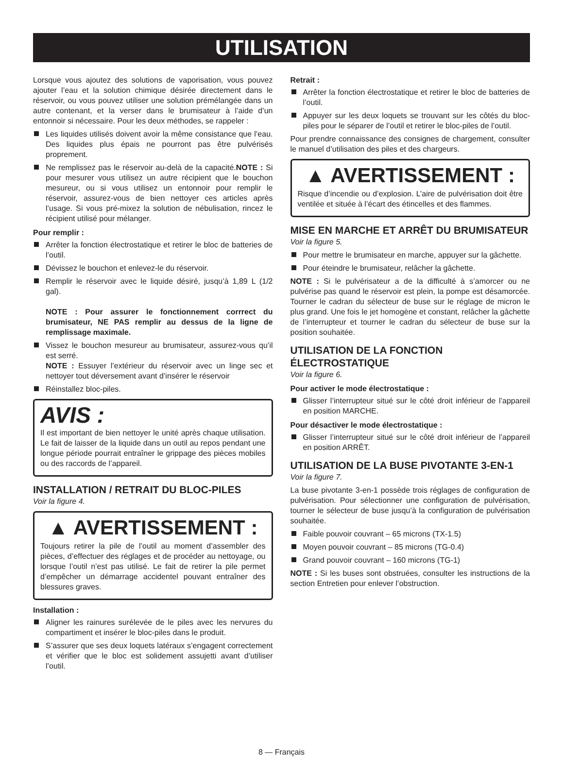UTILISATION
Lorsque vous ajoutez des solutions de vaporisation, vous pouvez ajouter l’eau et la solution chimique désirée directement dans le réservoir, ou vous pouvez utiliser une solution prémélangée dans un autre contenant, et la verser dans le brumisateur à l’aide d’un entonnoir si nécessaire. Pour les deux méthodes, se rappeler :
Les liquides utilisés doivent avoir la même consistance que l’eau. Des liquides plus épais ne pourront pas être pulvérisés proprement.
Ne remplissez pas le réservoir au-delà de la capacité.NOTE : Si pour mesurer vous utilisez un autre récipient que le bouchon mesureur, ou si vous utilisez un entonnoir pour remplir le réservoir, assurez-vous de bien nettoyer ces articles après l’usage. Si vous pré-mixez la solution de nébulisation, rincez le récipient utilisé pour mélanger.
Pour remplir :
Arrêter la fonction électrostatique et retirer le bloc de batteries de l’outil.
Dévissez le bouchon et enlevez-le du réservoir.
Remplir le réservoir avec le liquide désiré, jusqu’à 1,89 L (1/2 gal).
NOTE : Pour assurer le fonctionnement corrrect du brumisateur, NE PAS remplir au dessus de la ligne de remplissage maximale.
Vissez le bouchon mesureur au brumisateur, assurez-vous qu’il est serré.
NOTE : Essuyer l’extérieur du réservoir avec un linge sec et nettoyer tout déversement avant d’insérer le réservoir
Réinstallez bloc-piles.
AVIS :
Il est important de bien nettoyer le unité après chaque utilisation. Le fait de laisser de la liquide dans un outil au repos pendant une longue période pourrait entraîner le grippage des pièces mobiles ou des raccords de l’appareil.
INSTALLATION / RETRAIT DU BLOC-PILES
Voir la figure 4.
▲ AVERTISSEMENT :
Toujours retirer la pile de l’outil au moment d’assembler des pièces, d’effectuer des réglages et de procéder au nettoyage, ou lorsque l’outil n’est pas utilisé. Le fait de retirer la pile permet d’empêcher un démarrage accidentel pouvant entraîner des blessures graves.
Installation :
Aligner les rainures surélevée de le piles avec les nervures du compartiment et insérer le bloc-piles dans le produit.
S’assurer que ses deux loquets latéraux s’engagent correctement et vérifier que le bloc est solidement assujetti avant d’utiliser l’outil.
Retrait :
Arrêter la fonction électrostatique et retirer le bloc de batteries de l’outil.
Appuyer sur les deux loquets se trouvant sur les côtés du bloc-piles pour le séparer de l’outil et retirer le bloc-piles de l’outil.
Pour prendre connaissance des consignes de chargement, consulter le manuel d’utilisation des piles et des chargeurs.
▲ AVERTISSEMENT :
Risque d’incendie ou d’explosion. L’aire de pulvérisation doit être ventilée et située à l’écart des étincelles et des flammes.
MISE EN MARCHE ET ARRÊT DU BRUMISATEUR
Voir la figure 5.
Pour mettre le brumisateur en marche, appuyer sur la gâchette.
Pour éteindre le brumisateur, relâcher la gâchette.
NOTE : Si le pulvérisateur a de la difficulté à s’amorcer ou ne pulvérise pas quand le réservoir est plein, la pompe est désamorcée. Tourner le cadran du sélecteur de buse sur le réglage de micron le plus grand. Une fois le jet homogène et constant, relâcher la gâchette de l’interrupteur et tourner le cadran du sélecteur de buse sur la position souhaitée.
UTILISATION DE LA FONCTION ÉLECTROSTATIQUE
Voir la figure 6.
Pour activer le mode électrostatique :
Glisser l’interrupteur situé sur le côté droit inférieur de l’appareil en position MARCHE.
Pour désactiver le mode électrostatique :
Glisser l’interrupteur situé sur le côté droit inférieur de l’appareil en position ARRÊT.
UTILISATION DE LA BUSE PIVOTANTE 3-EN-1
Voir la figure 7.
La buse pivotante 3-en-1 possède trois réglages de configuration de pulvérisation. Pour sélectionner une configuration de pulvérisation, tourner le sélecteur de buse jusqu’à la configuration de pulvérisation souhaitée.
Faible pouvoir couvrant – 65 microns (TX-1.5)
Moyen pouvoir couvrant – 85 microns (TG-0.4)
Grand pouvoir couvrant – 160 microns (TG-1)
NOTE : Si les buses sont obstruées, consulter les instructions de la section Entretien pour enlever l’obstruction.
8 — Français